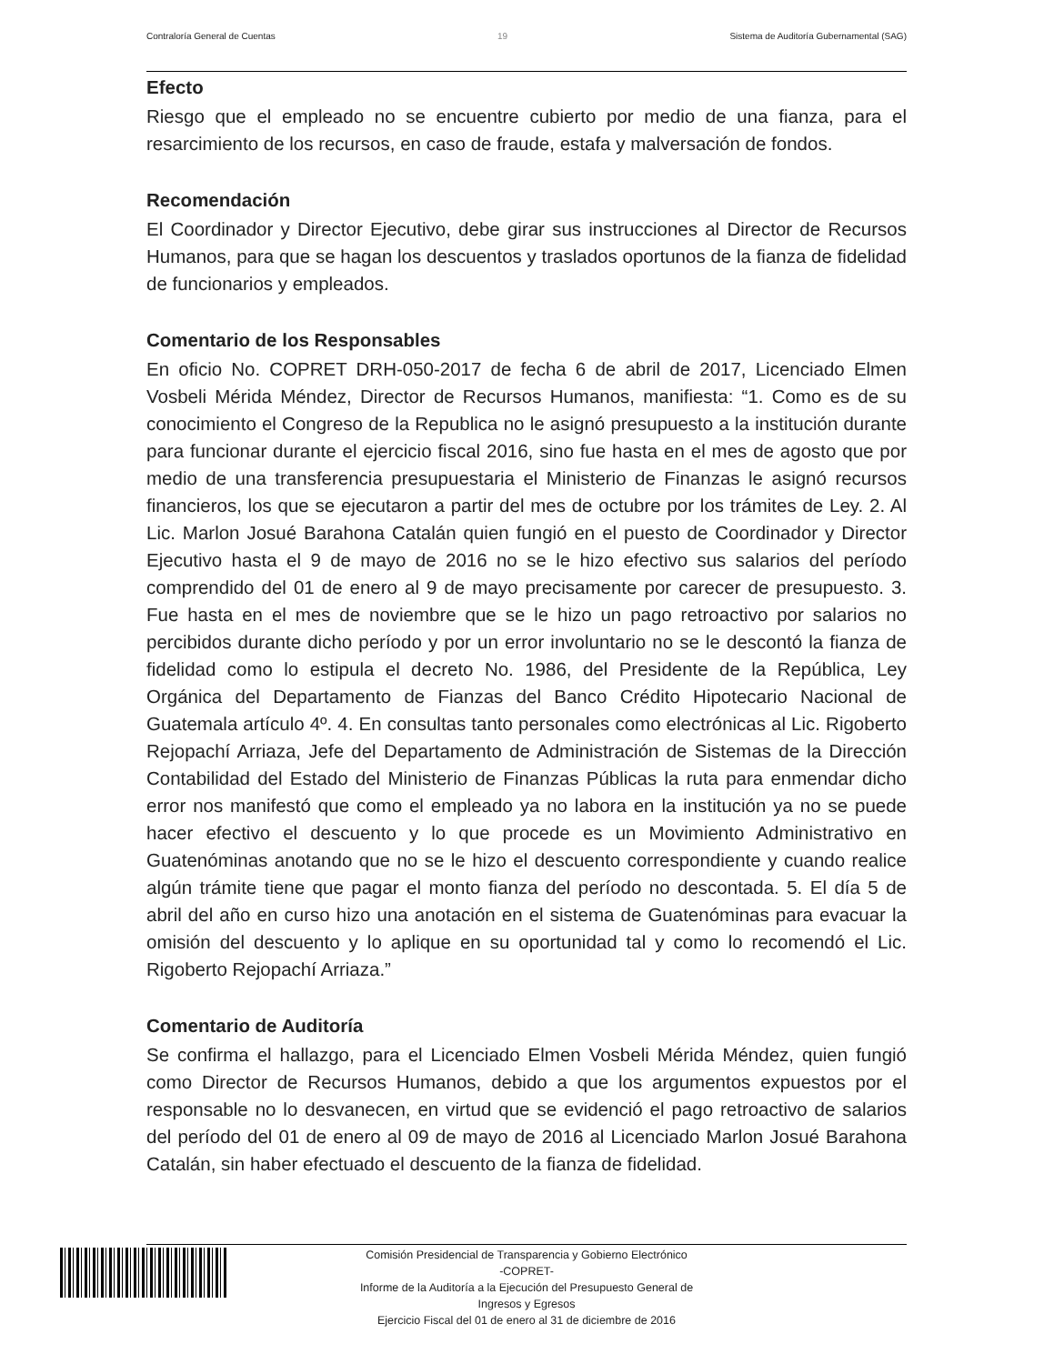Contraloría General de Cuentas 19 Sistema de Auditoría Gubernamental (SAG)
Efecto
Riesgo que el empleado no se encuentre cubierto por medio de una fianza, para el resarcimiento de los recursos, en caso de fraude, estafa y malversación de fondos.
Recomendación
El Coordinador y Director Ejecutivo, debe girar sus instrucciones al Director de Recursos Humanos, para que se hagan los descuentos y traslados oportunos de la fianza de fidelidad de funcionarios y empleados.
Comentario de los Responsables
En oficio No. COPRET DRH-050-2017 de fecha 6 de abril de 2017, Licenciado Elmen Vosbeli Mérida Méndez, Director de Recursos Humanos, manifiesta: “1. Como es de su conocimiento el Congreso de la Republica no le asignó presupuesto a la institución durante para funcionar durante el ejercicio fiscal 2016, sino fue hasta en el mes de agosto que por medio de una transferencia presupuestaria el Ministerio de Finanzas le asignó recursos financieros, los que se ejecutaron a partir del mes de octubre por los trámites de Ley. 2. Al Lic. Marlon Josué Barahona Catalán quien fungió en el puesto de Coordinador y Director Ejecutivo hasta el 9 de mayo de 2016 no se le hizo efectivo sus salarios del período comprendido del 01 de enero al 9 de mayo precisamente por carecer de presupuesto. 3. Fue hasta en el mes de noviembre que se le hizo un pago retroactivo por salarios no percibidos durante dicho período y por un error involuntario no se le descontó la fianza de fidelidad como lo estipula el decreto No. 1986, del Presidente de la República, Ley Orgánica del Departamento de Fianzas del Banco Crédito Hipotecario Nacional de Guatemala artículo 4º. 4. En consultas tanto personales como electrónicas al Lic. Rigoberto Rejopachí Arriaza, Jefe del Departamento de Administración de Sistemas de la Dirección Contabilidad del Estado del Ministerio de Finanzas Públicas la ruta para enmendar dicho error nos manifestó que como el empleado ya no labora en la institución ya no se puede hacer efectivo el descuento y lo que procede es un Movimiento Administrativo en Guatenóminas anotando que no se le hizo el descuento correspondiente y cuando realice algún trámite tiene que pagar el monto fianza del período no descontada. 5. El día 5 de abril del año en curso hizo una anotación en el sistema de Guatenóminas para evacuar la omisión del descuento y lo aplique en su oportunidad tal y como lo recomendó el Lic. Rigoberto Rejopachí Arriaza.”
Comentario de Auditoría
Se confirma el hallazgo, para el Licenciado Elmen Vosbeli Mérida Méndez, quien fungió como Director de Recursos Humanos, debido a que los argumentos expuestos por el responsable no lo desvanecen, en virtud que se evidenció el pago retroactivo de salarios del período del 01 de enero al 09 de mayo de 2016 al Licenciado Marlon Josué Barahona Catalán, sin haber efectuado el descuento de la fianza de fidelidad.
Comisión Presidencial de Transparencia y Gobierno Electrónico
-COPRET-
Informe de la Auditoría a la Ejecución del Presupuesto General de
Ingresos y Egresos
Ejercicio Fiscal del 01 de enero al 31 de diciembre de 2016